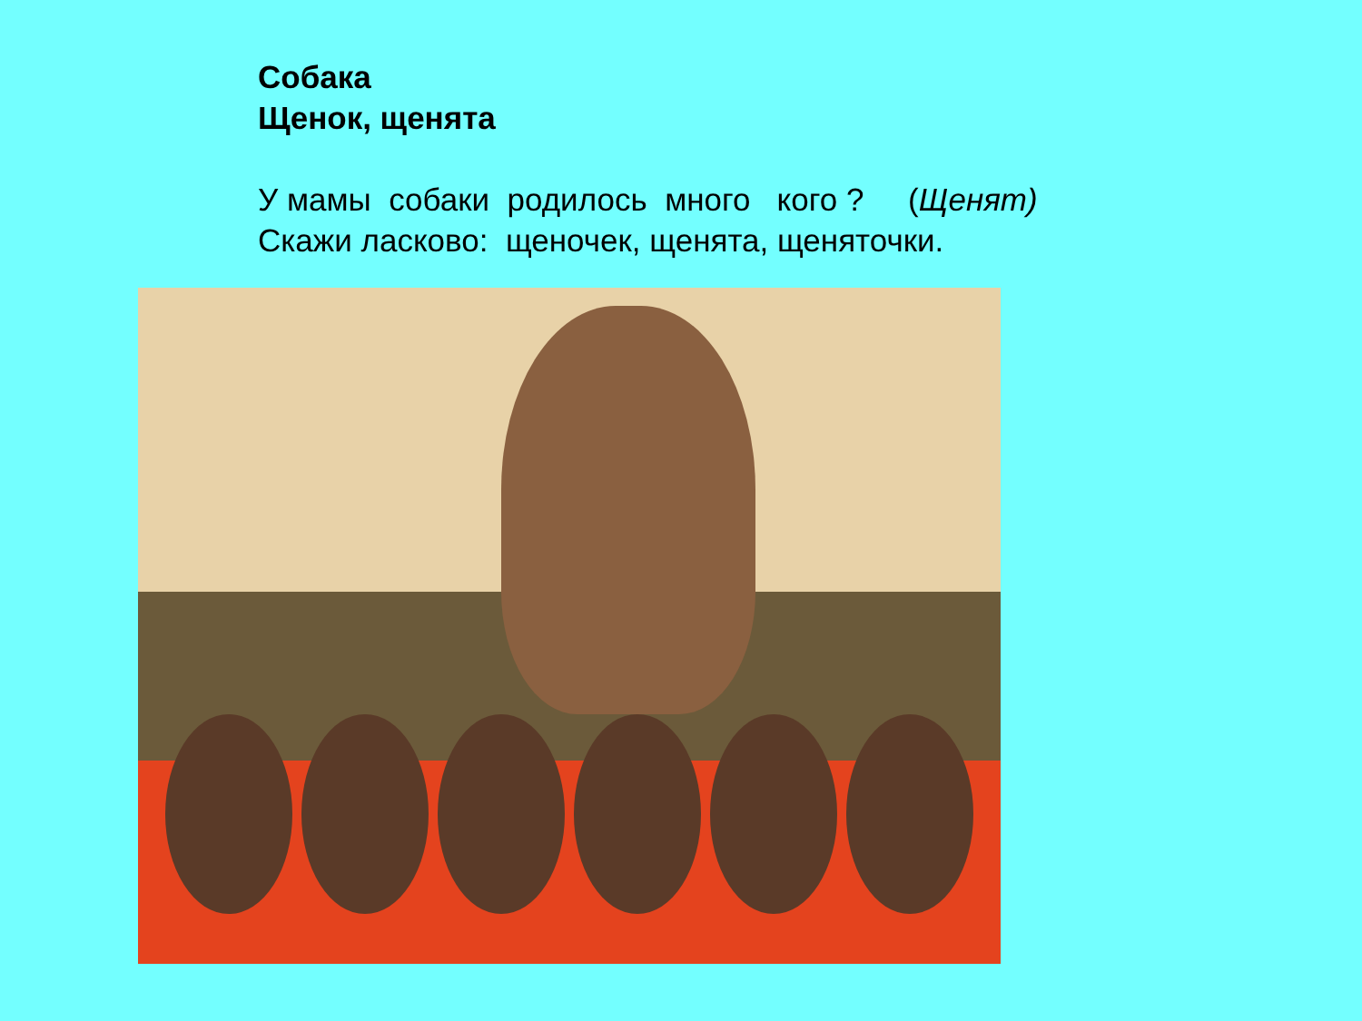Собака
Щенок, щенята
У мамы собаки родилось много кого ? (Щенят)
Скажи ласково: щеночек, щенята, щеняточки.